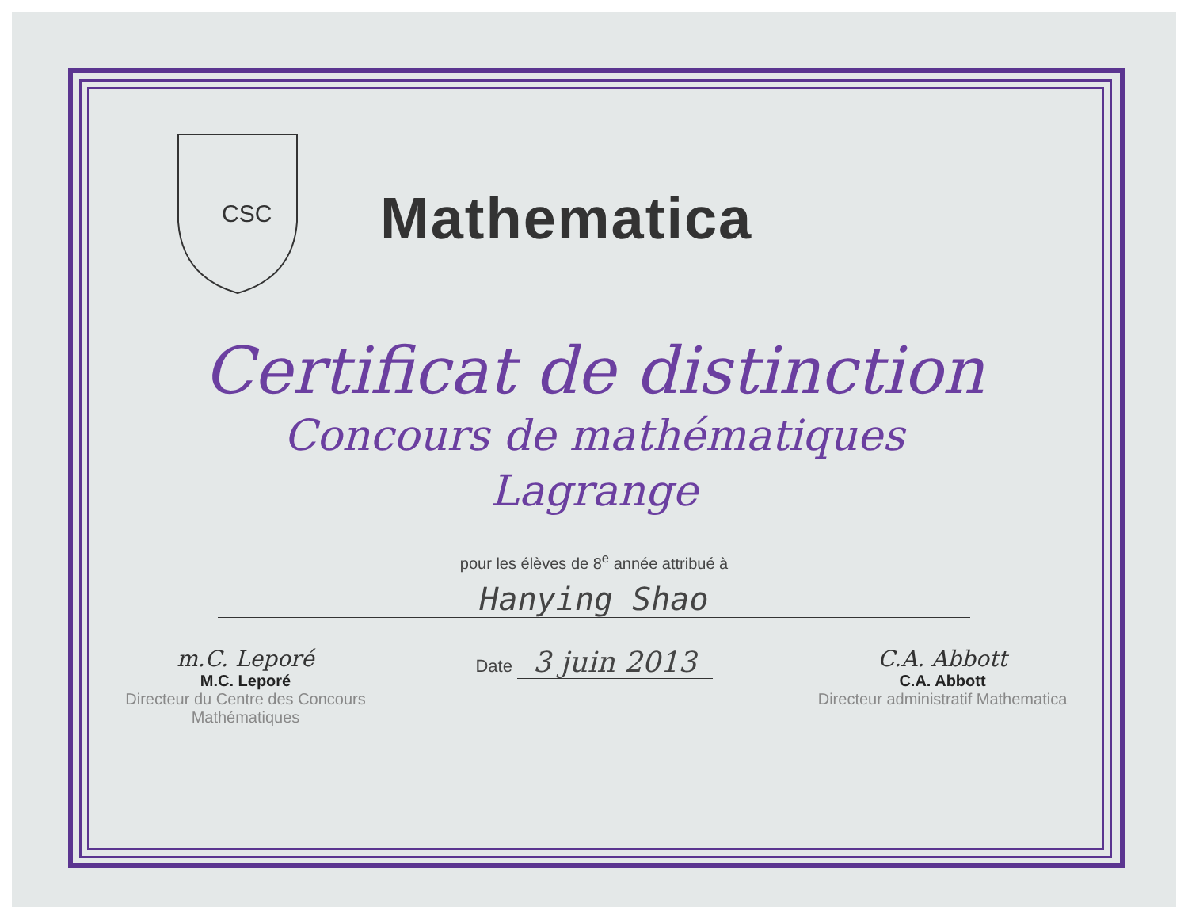CSC
Mathematica
Certificat de distinction
Concours de mathématiques
Lagrange
pour les élèves de 8<sup>e</sup> année attribué à
Hanying Shao
m.C. Leporé
M.C. Leporé
Directeur du Centre des Concours Mathématiques
Date 3 juin 2013
C.A. Abbott
C.A. Abbott
Directeur administratif Mathematica